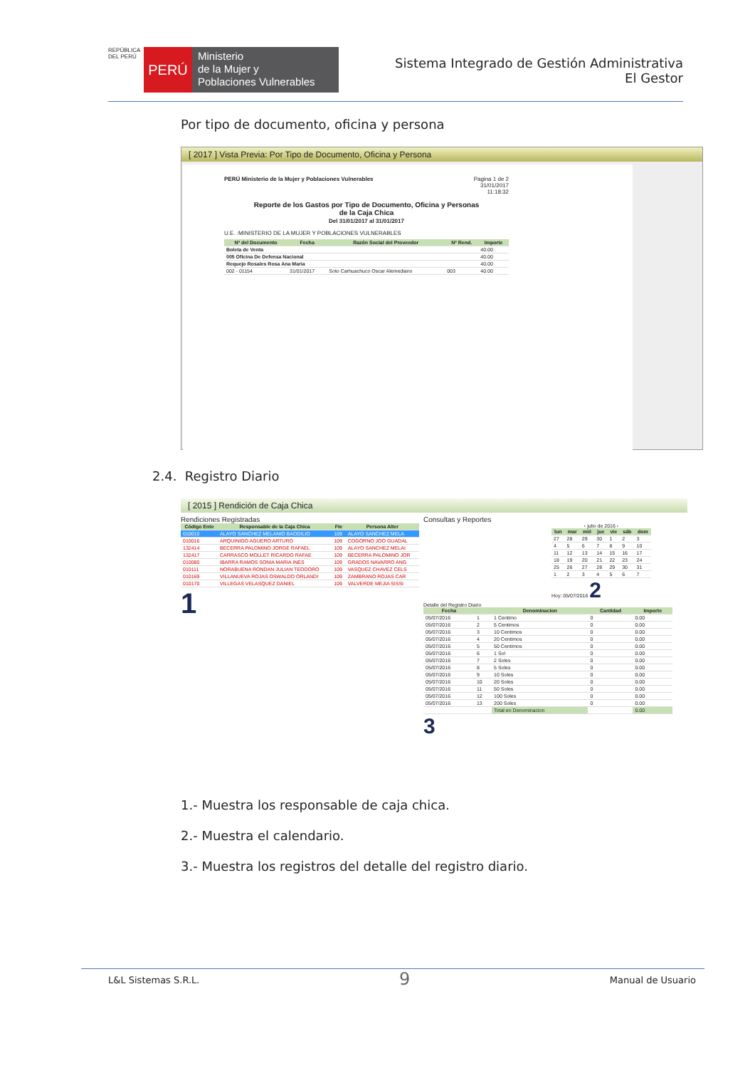REPÚBLICA DEL PERÚ
PERÚ
Ministerio
de la Mujer y
Poblaciones Vulnerables
Sistema Integrado de Gestión Administrativa
El Gestor
Por tipo de documento, oficina y persona
[ 2017 ] Vista Previa: Por Tipo de Documento, Oficina y Persona
PERÚ Ministerio de la Mujer y Poblaciones Vulnerables Pagina 1 de 2
31/01/2017
11:18:32
Reporte de los Gastos por Tipo de Documento, Oficina y Personas
de la Caja Chica
Del 31/01/2017 al 31/01/2017
U.E. :MINISTERIO DE LA MUJER Y POBLACIONES VULNERABLES
| Nº del Documento | Fecha | Razón Social del Proveedor | Nº Rend. | Importe |
| --- | --- | --- | --- | --- |
| Boleta de Venta | | | | 40.00 |
| 005 Oficina De Defensa Nacional | | | | 40.00 |
| Requejo Rosales Rosa Ana Maria | | | | 40.00 |
| 002 - 01154 | 31/01/2017 | Soto Carhuachuco Oscar Alemediano | 003 | 40.00 |
2.4. Registro Diario
[ 2015 ] Rendición de Caja Chica
Rendiciones Registradas
| Código Ente | Responsable de la Caja Chica | Fte | Persona Alter |
| --- | --- | --- | --- |
| 010010 | ALAYO SANCHEZ MELANIO BAODILIO | 109 | ALAYO SANCHEZ MELA |
| 010016 | ARQUINIGO AGUERO ARTURO | 109 | COGORNO JOO GUADAL |
| 132414 | BECERRA PALOMINO JORGE RAFAEL | 109 | ALAYO SANCHEZ MELAI |
| 132417 | CARRASCO MOLLET RICARDO RAFAE | 109 | BECERRA PALOMINO JOR |
| 010080 | IBARRA RAMOS SONIA MARIA INES | 109 | GRADOS NAVARRO ANG |
| 010111 | NORABUENA RONDAN JULIAN TEODORO | 109 | VASQUEZ CHAVEZ CELS |
| 010169 | VILLANUEVA ROJAS OSWALDO ORLANDI | 109 | ZAMBRANO ROJAS CAR |
| 010170 | VILLEGAS VELASQUEZ DANIEL | 109 | VALVERDE MEJIA SISSI |
1
Consultas y Reportes
‹ julio de 2016 ›
| lun | mar | mié | jue | vie | sáb | dom |
| --- | --- | --- | --- | --- | --- | --- |
| 27 | 28 | 29 | 30 | 1 | 2 | 3 |
| 4 | 5 | 6 | 7 | 8 | 9 | 10 |
| 11 | 12 | 13 | 14 | 15 | 16 | 17 |
| 18 | 19 | 20 | 21 | 22 | 23 | 24 |
| 25 | 26 | 27 | 28 | 29 | 30 | 31 |
| 1 | 2 | 3 | 4 | 5 | 6 | 7 |
Hoy: 05/07/2016 2
Detalle del Registro Diario
| Fecha | | Denominacion | Cantidad | Importe |
| --- | --- | --- | --- | --- |
| 05/07/2016 | 1 | 1 Centimo | 0 | 0.00 |
| 05/07/2016 | 2 | 5 Centimos | 0 | 0.00 |
| 05/07/2016 | 3 | 10 Centimos | 0 | 0.00 |
| 05/07/2016 | 4 | 20 Centimos | 0 | 0.00 |
| 05/07/2016 | 5 | 50 Centimos | 0 | 0.00 |
| 05/07/2016 | 6 | 1 Sol | 0 | 0.00 |
| 05/07/2016 | 7 | 2 Soles | 0 | 0.00 |
| 05/07/2016 | 8 | 5 Soles | 0 | 0.00 |
| 05/07/2016 | 9 | 10 Soles | 0 | 0.00 |
| 05/07/2016 | 10 | 20 Soles | 0 | 0.00 |
| 05/07/2016 | 11 | 50 Soles | 0 | 0.00 |
| 05/07/2016 | 12 | 100 Soles | 0 | 0.00 |
| 05/07/2016 | 13 | 200 Soles | 0 | 0.00 |
| | | Total en Denominacion | | 0.00 |
3
1.- Muestra los responsable de caja chica.
2.- Muestra el calendario.
3.- Muestra los registros del detalle del registro diario.
L&L Sistemas S.R.L. 9 Manual de Usuario